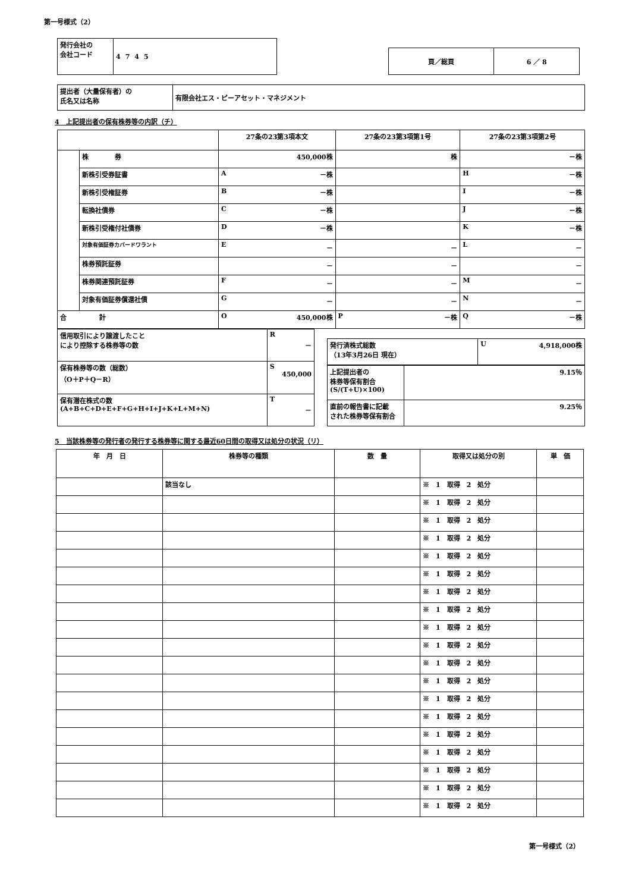第一号様式（2）
| 発行会社の 会社コード | 4745 |
| 頁／総頁 | 6 ／ 8 |
| 提出者（大量保有者）の 氏名又は名称 | 有限会社エス・ピーアセット・マネジメント |
4　上記提出者の保有株券等の内訳（チ）
| | | 27条の23第3項本文 | 27条の23第3項第1号 | 27条の23第3項第2号 |
| | 株 券 | 450,000株 | 株 | －株 |
| | 新株引受券証書 | A －株 | | H －株 |
| | 新株引受権証券 | B －株 | | I －株 |
| | 転換社債券 | C －株 | | J －株 |
| | 新株引受権付社債券 | D －株 | | K －株 |
| | 対象有価証券カバードワラント | E － | － | L － |
| | 株券預託証券 | － | － | － |
| | 株券関連預託証券 | F － | － | M － |
| | 対象有価証券償還社債 | G － | － | N － |
| 合 計 | | O 450,000株 | P －株 | Q －株 |
| 信用取引により譲渡したこと により控除する株券等の数 | R － |
| 保有株券等の数（総数） （O＋P＋Q－R） | S 450,000 |
| 保有潜在株式の数 (A+B+C+D+E+F+G+H+I+J+K+L+M+N) | T － |
| 発行済株式総数 （13年3月26日 現在） | U 4,918,000株 |
| 上記提出者の 株券等保有割合 (S/(T+U)×100) | 9.15％ |
| 直前の報告書に記載 された株券等保有割合 | 9.25％ |
5　当該株券等の発行者の発行する株券等に関する最近60日間の取得又は処分の状況（リ）
| 年 月 日 | 株券等の種類 | 数 量 | 取得又は処分の別 | 単 価 |
| | 該当なし | | ※ 1 取得 2 処分 | |
| | | | ※ 1 取得 2 処分 | |
| | | | ※ 1 取得 2 処分 | |
| | | | ※ 1 取得 2 処分 | |
| | | | ※ 1 取得 2 処分 | |
| | | | ※ 1 取得 2 処分 | |
| | | | ※ 1 取得 2 処分 | |
| | | | ※ 1 取得 2 処分 | |
| | | | ※ 1 取得 2 処分 | |
| | | | ※ 1 取得 2 処分 | |
| | | | ※ 1 取得 2 処分 | |
| | | | ※ 1 取得 2 処分 | |
| | | | ※ 1 取得 2 処分 | |
| | | | ※ 1 取得 2 処分 | |
| | | | ※ 1 取得 2 処分 | |
| | | | ※ 1 取得 2 処分 | |
| | | | ※ 1 取得 2 処分 | |
| | | | ※ 1 取得 2 処分 | |
| | | | ※ 1 取得 2 処分 | |
第一号様式（2）